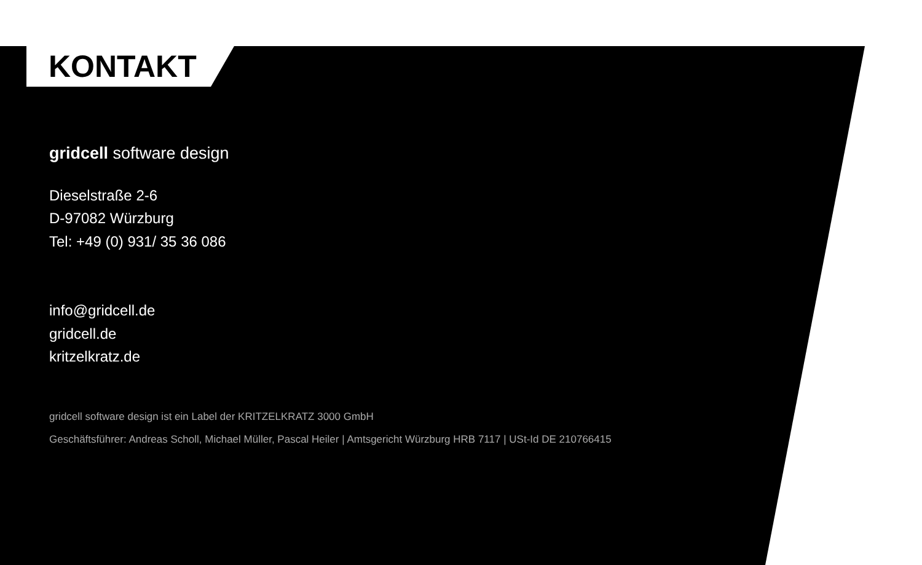KONTAKT
gridcell software design
Dieselstraße 2-6
D-97082 Würzburg
Tel: +49 (0) 931/ 35 36 086
info@gridcell.de
gridcell.de
kritzelkratz.de
gridcell software design ist ein Label der KRITZELKRATZ 3000 GmbH
Geschäftsführer: Andreas Scholl, Michael Müller, Pascal Heiler | Amtsgericht Würzburg HRB 7117 | USt-Id DE 210766415